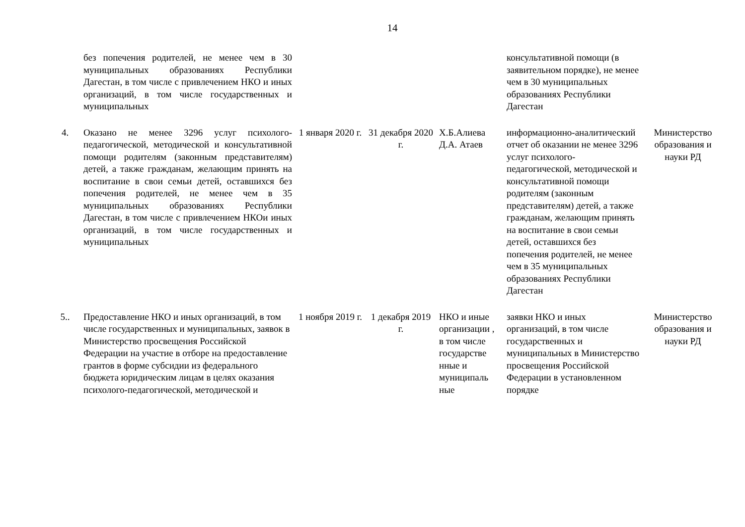14
| | без попечения родителей, не менее чем в 30 муниципальных образованиях Республики Дагестан, в том числе с привлечением НКО и иных организаций, в том числе государственных и муниципальных | | | | консультативной помощи (в заявительном порядке), не менее чем в 30 муниципальных образованиях Республики Дагестан | |
| 4. | Оказано не менее 3296 услуг психолого-педагогической, методической и консультативной помощи родителям (законным представителям) детей, а также гражданам, желающим принять на воспитание в свои семьи детей, оставшихся без попечения родителей, не менее чем в 35 муниципальных образованиях Республики Дагестан, в том числе с привлечением НКОи иных организаций, в том числе государственных и муниципальных | 1 января 2020 г. | 31 декабря 2020 г. | Х.Б.Алиева Д.А. Атаев | информационно-аналитический отчет об оказании не менее 3296 услуг психолого-педагогической, методической и консультативной помощи родителям (законным представителям) детей, а также гражданам, желающим принять на воспитание в свои семьи детей, оставшихся без попечения родителей, не менее чем в 35 муниципальных образованиях Республики Дагестан | Министерство образования и науки РД |
| 5.. | Предоставление НКО и иных организаций, в том числе государственных и муниципальных, заявок в Министерство просвещения Российской Федерации на участие в отборе на предоставление грантов в форме субсидии из федерального бюджета юридическим лицам в целях оказания психолого-педагогической, методической и | 1 ноября 2019 г. | 1 декабря 2019 г. | НКО и иные организации , в том числе государстве нные и муниципаль ные | заявки НКО и иных организаций, в том числе государственных и муниципальных в Министерство просвещения Российской Федерации в установленном порядке | Министерство образования и науки РД |